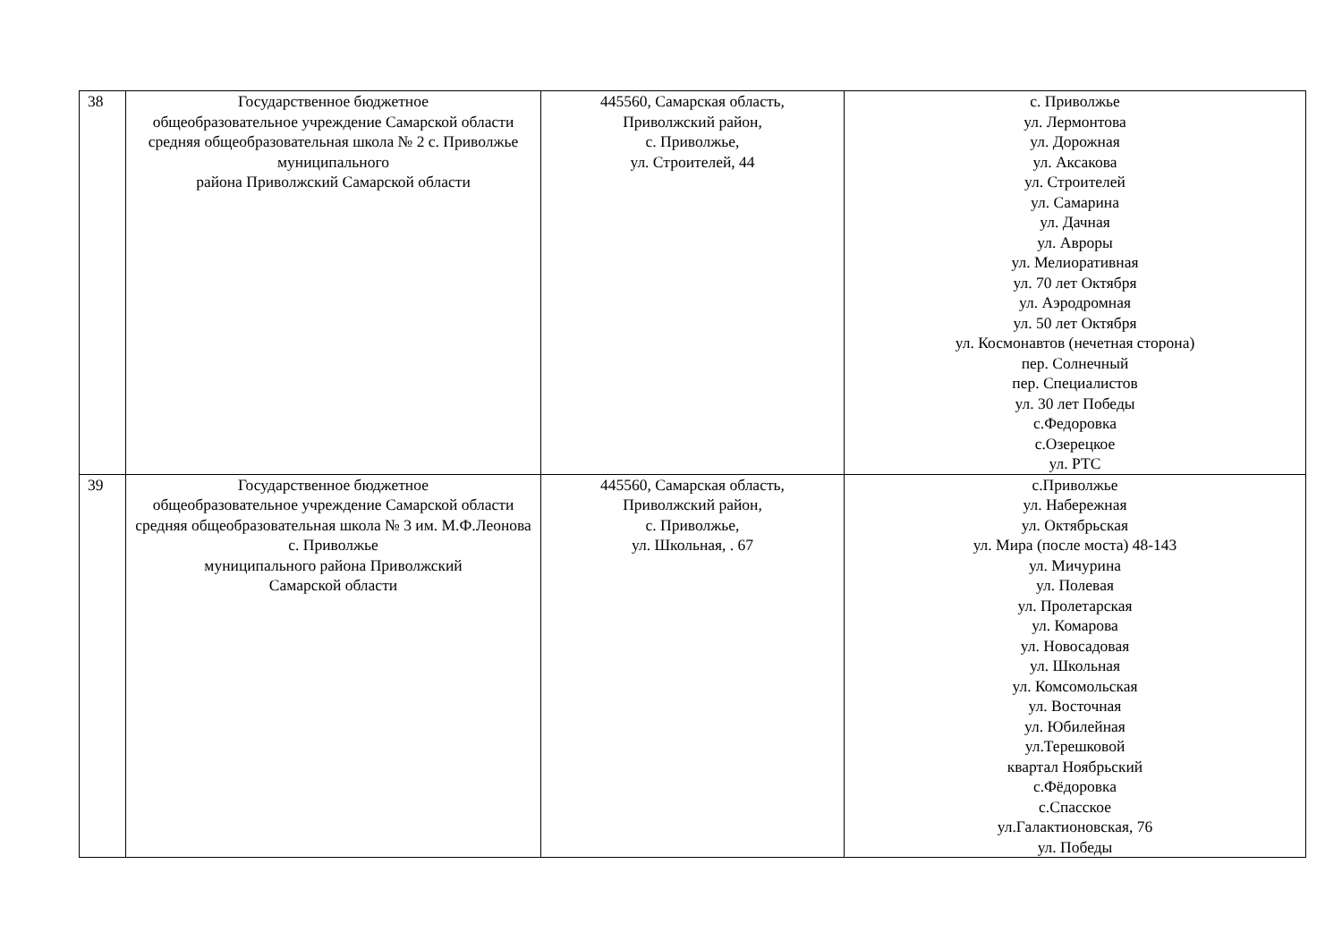| 38 | Государственное бюджетное общеобразовательное учреждение Самарской области средняя общеобразовательная школа № 2 с. Приволжье муниципального района Приволжский Самарской области | 445560, Самарская область, Приволжский район, с. Приволжье, ул. Строителей, 44 | с. Приволжье ул. Лермонтова ул. Дорожная ул. Аксакова ул. Строителей ул. Самарина ул. Дачная ул. Авроры ул. Мелиоративная ул. 70 лет Октября ул. Аэродромная ул. 50 лет Октября ул. Космонавтов (нечетная сторона) пер. Солнечный пер. Специалистов ул. 30 лет Победы с.Федоровка с.Озерецкое ул. РТС |
| 39 | Государственное бюджетное общеобразовательное учреждение Самарской области средняя общеобразовательная школа № 3 им. М.Ф.Леонова с. Приволжье муниципального района Приволжский Самарской области | 445560, Самарская область, Приволжский район, с. Приволжье, ул. Школьная, . 67 | с.Приволжье ул. Набережная ул. Октябрьская ул. Мира (после моста) 48-143 ул. Мичурина ул. Полевая ул. Пролетарская ул. Комарова ул. Новосадовая ул. Школьная ул. Комсомольская ул. Восточная ул. Юбилейная ул.Терешковой квартал Ноябрьский с.Фёдоровка с.Спасское ул.Галактионовская, 76 ул. Победы |